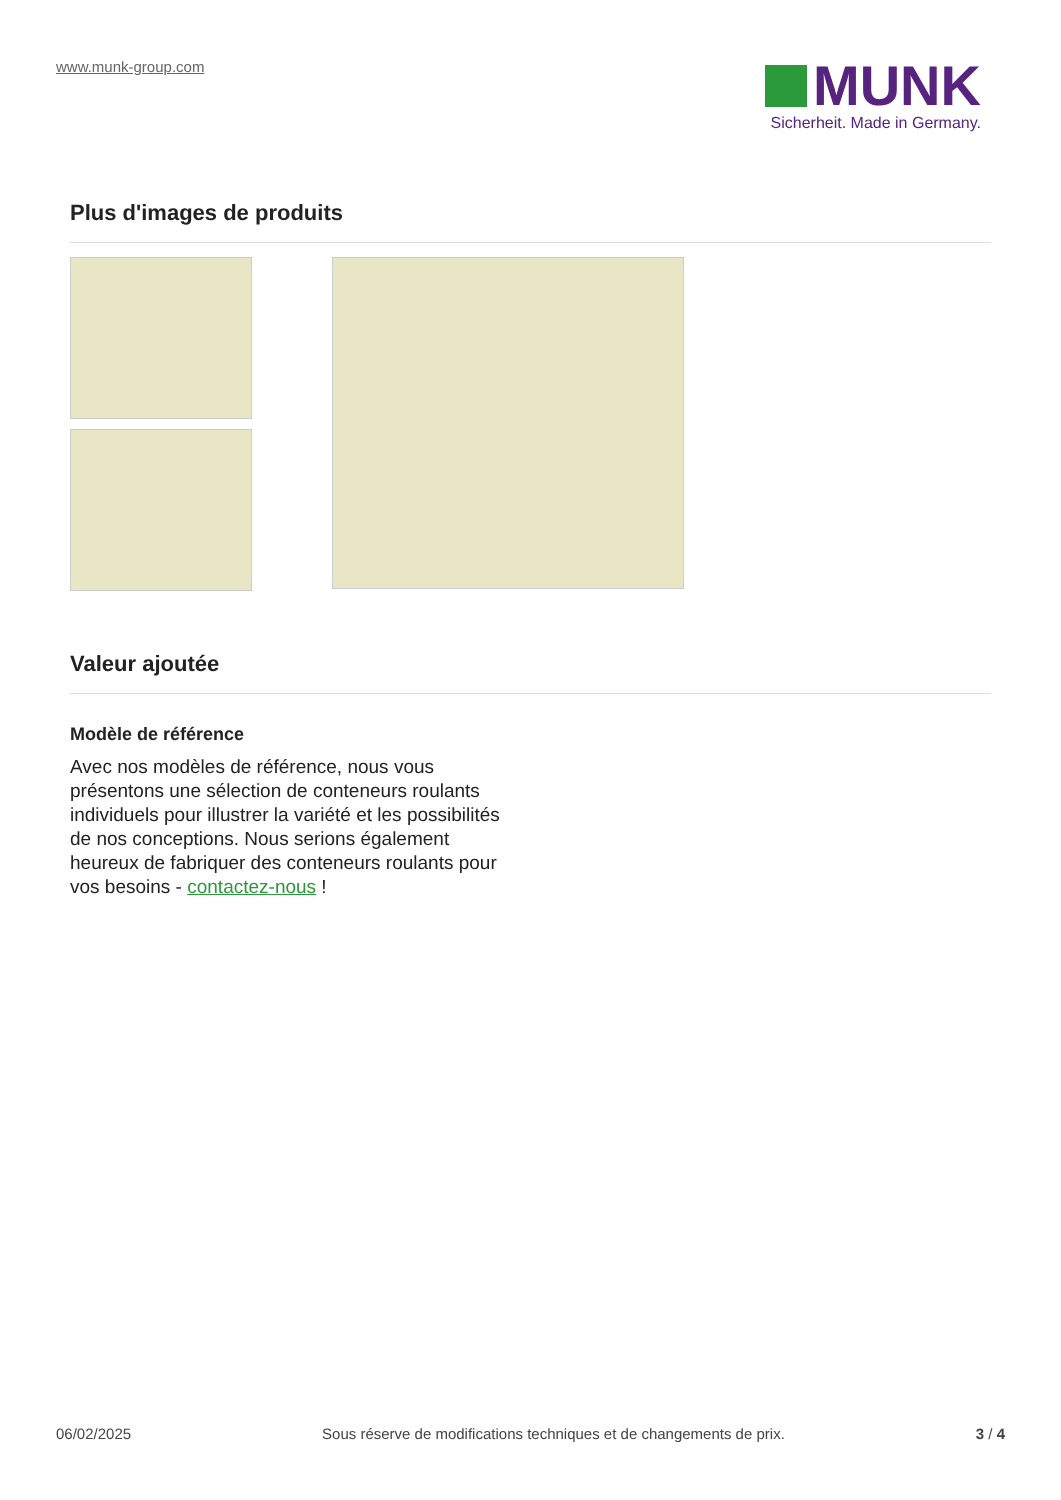www.munk-group.com
MUNK
Sicherheit. Made in Germany.
Plus d'images de produits
Valeur ajoutée
Modèle de référence
Avec nos modèles de référence, nous vous présentons une sélection de conteneurs roulants individuels pour illustrer la variété et les possibilités de nos conceptions. Nous serions également heureux de fabriquer des conteneurs roulants pour vos besoins - contactez-nous !
06/02/2025 Sous réserve de modifications techniques et de changements de prix. 3 / 4